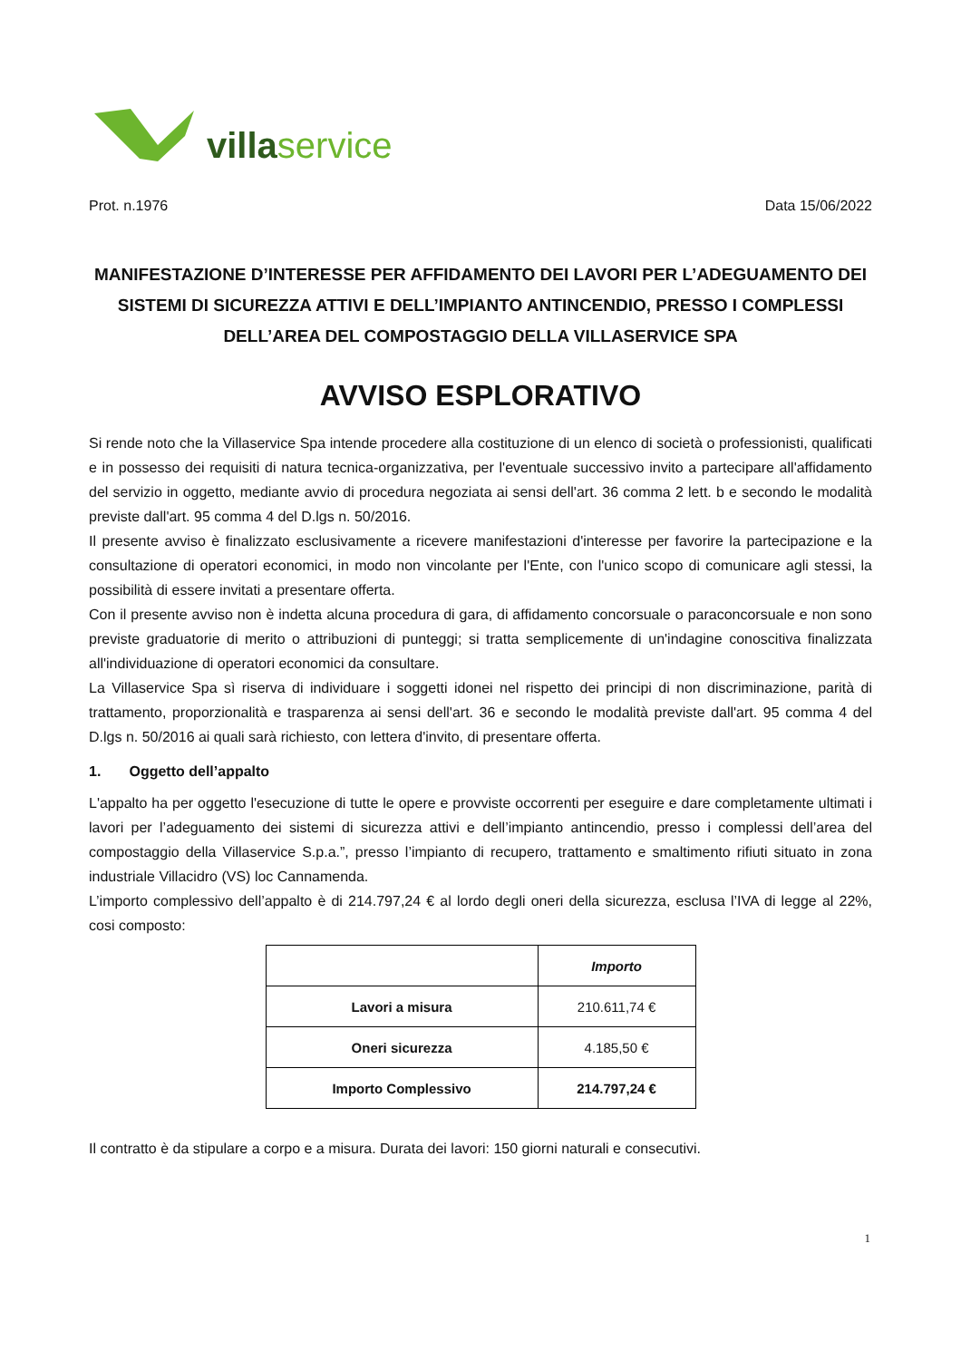villa service
Prot. n.1976 Data 15/06/2022
MANIFESTAZIONE D’INTERESSE PER AFFIDAMENTO DEI LAVORI PER L’ADEGUAMENTO DEI SISTEMI DI SICUREZZA ATTIVI E DELL’IMPIANTO ANTINCENDIO, PRESSO I COMPLESSI DELL’AREA DEL COMPOSTAGGIO DELLA VILLASERVICE SPA
AVVISO ESPLORATIVO
Si rende noto che la Villaservice Spa intende procedere alla costituzione di un elenco di società o professionisti, qualificati e in possesso dei requisiti di natura tecnica-organizzativa, per l'eventuale successivo invito a partecipare all'affidamento del servizio in oggetto, mediante avvio di procedura negoziata ai sensi dell'art. 36 comma 2 lett. b e secondo le modalità previste dall'art. 95 comma 4 del D.lgs n. 50/2016.
Il presente avviso è finalizzato esclusivamente a ricevere manifestazioni d'interesse per favorire la partecipazione e la consultazione di operatori economici, in modo non vincolante per l'Ente, con l'unico scopo di comunicare agli stessi, la possibilità di essere invitati a presentare offerta.
Con il presente avviso non è indetta alcuna procedura di gara, di affidamento concorsuale o paraconcorsuale e non sono previste graduatorie di merito o attribuzioni di punteggi; si tratta semplicemente di un'indagine conoscitiva finalizzata all'individuazione di operatori economici da consultare.
La Villaservice Spa sì riserva di individuare i soggetti idonei nel rispetto dei principi di non discriminazione, parità di trattamento, proporzionalità e trasparenza ai sensi dell'art. 36 e secondo le modalità previste dall'art. 95 comma 4 del D.lgs n. 50/2016 ai quali sarà richiesto, con lettera d'invito, di presentare offerta.
1. Oggetto dell’appalto
L'appalto ha per oggetto l'esecuzione di tutte le opere e provviste occorrenti per eseguire e dare completamente ultimati i lavori per l’adeguamento dei sistemi di sicurezza attivi e dell’impianto antincendio, presso i complessi dell’area del compostaggio della Villaservice S.p.a.”, presso l’impianto di recupero, trattamento e smaltimento rifiuti situato in zona industriale Villacidro (VS) loc Cannamenda.
L’importo complessivo dell’appalto è di 214.797,24 € al lordo degli oneri della sicurezza, esclusa l’IVA di legge al 22%, cosi composto:
| | Importo |
| --- | --- |
| Lavori a misura | 210.611,74 € |
| Oneri sicurezza | 4.185,50 € |
| Importo Complessivo | 214.797,24 € |
Il contratto è da stipulare a corpo e a misura. Durata dei lavori: 150 giorni naturali e consecutivi.
1